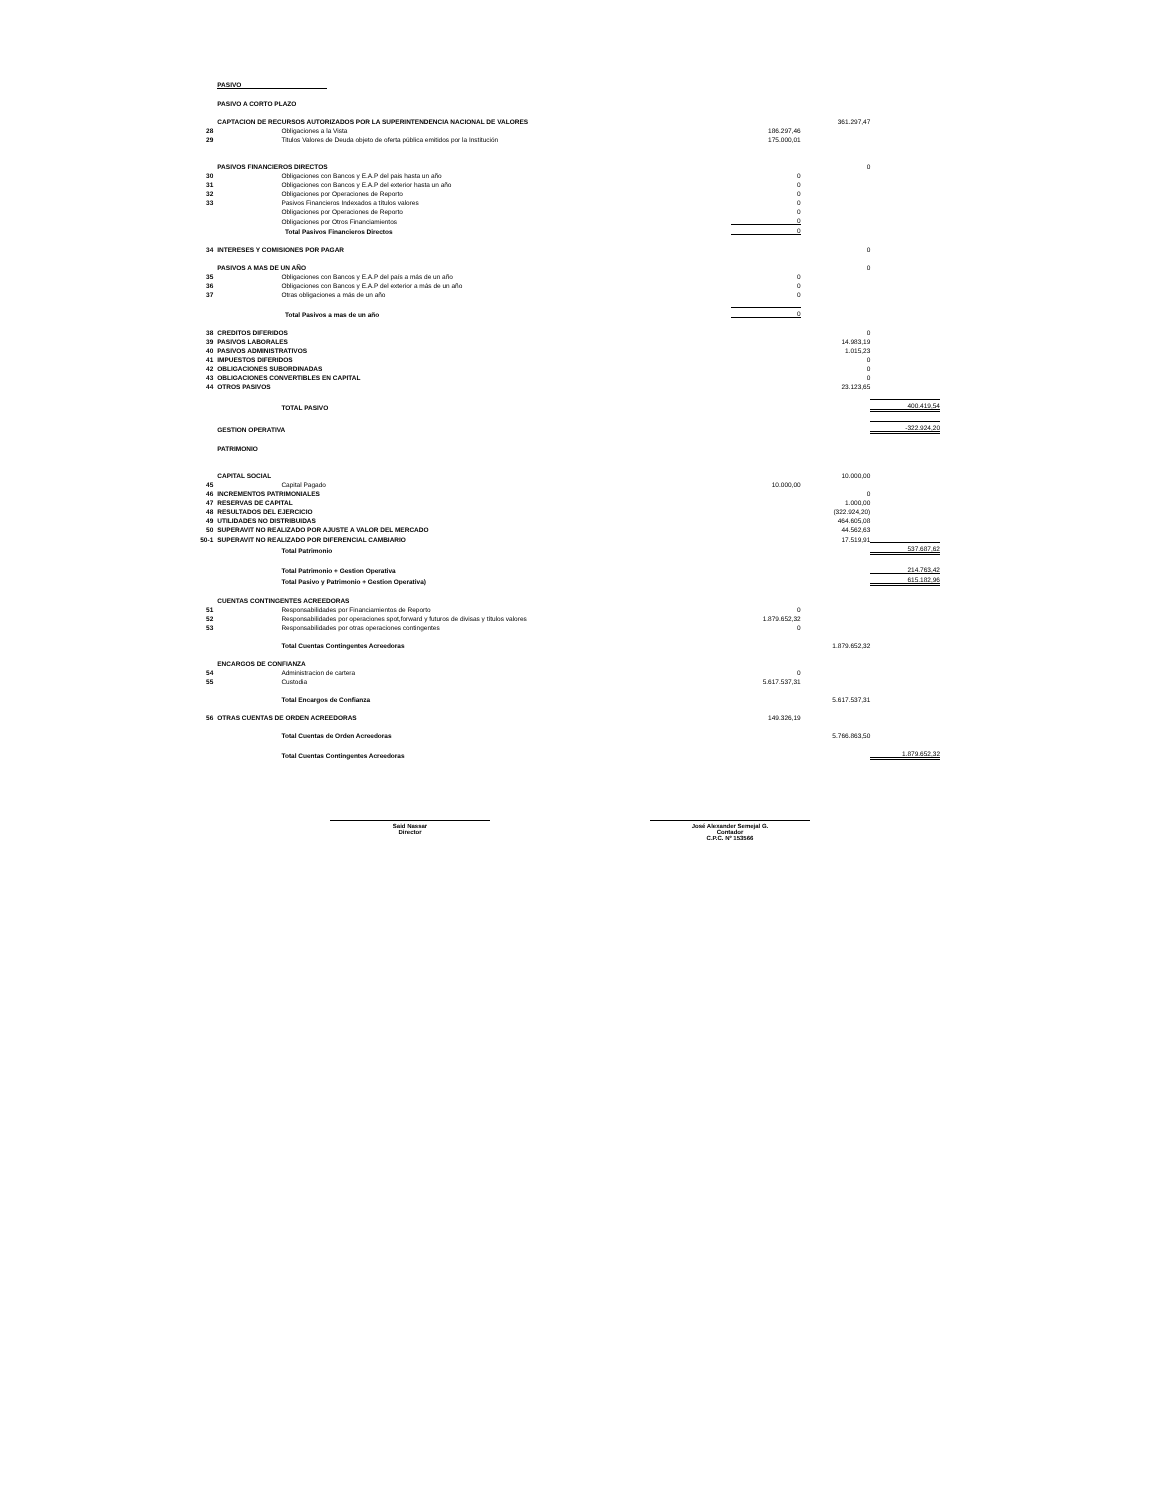| | PASIVO | | | | |
| | PASIVO A CORTO PLAZO | | | | |
| | CAPTACION DE RECURSOS AUTORIZADOS POR LA SUPERINTENDENCIA NACIONAL DE VALORES | | | 361.297,47 | |
| 28 | | Obligaciones a la Vista | 186.297,46 | | |
| 29 | | Titulos Valores de Deuda objeto de oferta pública emitidos por la Institución | 175.000,01 | | |
| | PASIVOS FINANCIEROS DIRECTOS | | | 0 | |
| 30 | | Obligaciones con Bancos y E.A.P del pais hasta un año | 0 | | |
| 31 | | Obligaciones con Bancos y E.A.P del exterior hasta un año | 0 | | |
| 32 | | Obligaciones por Operaciones de Reporto | 0 | | |
| 33 | | Pasivos Financieros Indexados a títulos valores | 0 | | |
| | | Obligaciones por Operaciones de Reporto | 0 | | |
| | | Obligaciones por Otros Financiamientos | 0 | | |
| | | Total Pasivos Financieros Directos | 0 | | |
| 34 | INTERESES Y COMISIONES POR PAGAR | | | 0 | |
| | PASIVOS A MAS DE UN AÑO | | | 0 | |
| 35 | | Obligaciones con Bancos y E.A.P del país a más de un año | 0 | | |
| 36 | | Obligaciones con Bancos y E.A.P del exterior a más de un año | 0 | | |
| 37 | | Otras obligaciones a más de un año | 0 | | |
| | | Total Pasivos a mas de un año | 0 | | |
| 38 | CREDITOS DIFERIDOS | | | 0 | |
| 39 | PASIVOS LABORALES | | | 14.983,19 | |
| 40 | PASIVOS ADMINISTRATIVOS | | | 1.015,23 | |
| 41 | IMPUESTOS DIFERIDOS | | | 0 | |
| 42 | OBLIGACIONES SUBORDINADAS | | | 0 | |
| 43 | OBLIGACIONES CONVERTIBLES EN CAPITAL | | | 0 | |
| 44 | OTROS PASIVOS | | | 23.123,65 | |
| | | TOTAL PASIVO | | | 400.419,54 |
| | GESTION OPERATIVA | | | | -322.924,20 |
| | PATRIMONIO | | | | |
| | CAPITAL SOCIAL | | | 10.000,00 | |
| 45 | | Capital Pagado | 10.000,00 | | |
| 46 | INCREMENTOS PATRIMONIALES | | | 0 | |
| 47 | RESERVAS DE CAPITAL | | | 1.000,00 | |
| 48 | RESULTADOS DEL EJERCICIO | | | (322.924,20) | |
| 49 | UTILIDADES NO DISTRIBUIDAS | | | 464.605,08 | |
| 50 | SUPERAVIT NO REALIZADO POR AJUSTE A VALOR DEL MERCADO | | | 44.562,63 | |
| 50-1 | SUPERAVIT NO REALIZADO POR DIFERENCIAL CAMBIARIO | | | 17.519,91 | |
| | | Total Patrimonio | | | 537.687,62 |
| | | Total Patrimonio + Gestion Operativa | | | 214.763,42 |
| | | Total Pasivo y Patrimonio + Gestion Operativa) | | | 615.182,96 |
| | CUENTAS CONTINGENTES ACREEDORAS | | | | |
| 51 | | Responsabilidades por Financiamientos de Reporto | 0 | | |
| 52 | | Responsabilidades por operaciones spot,forward y futuros de divisas y títulos valores | 1.879.652,32 | | |
| 53 | | Responsabilidades por otras operaciones contingentes | 0 | | |
| | | Total Cuentas Contingentes Acreedoras | | 1.879.652,32 | |
| | ENCARGOS DE CONFIANZA | | | | |
| 54 | | Administracion de cartera | 0 | | |
| 55 | | Custodia | 5.617.537,31 | | |
| | | Total Encargos de Confianza | | 5.617.537,31 | |
| 56 | OTRAS CUENTAS DE ORDEN ACREEDORAS | | 149.326,19 | | |
| | | Total Cuentas de Orden Acreedoras | | 5.766.863,50 | |
| | | Total Cuentas Contingentes Acreedoras | | | 1.879.652,32 |
Said Nassar
Director
José Alexander Semejal G.
Contador
C.P.C. Nº 153566